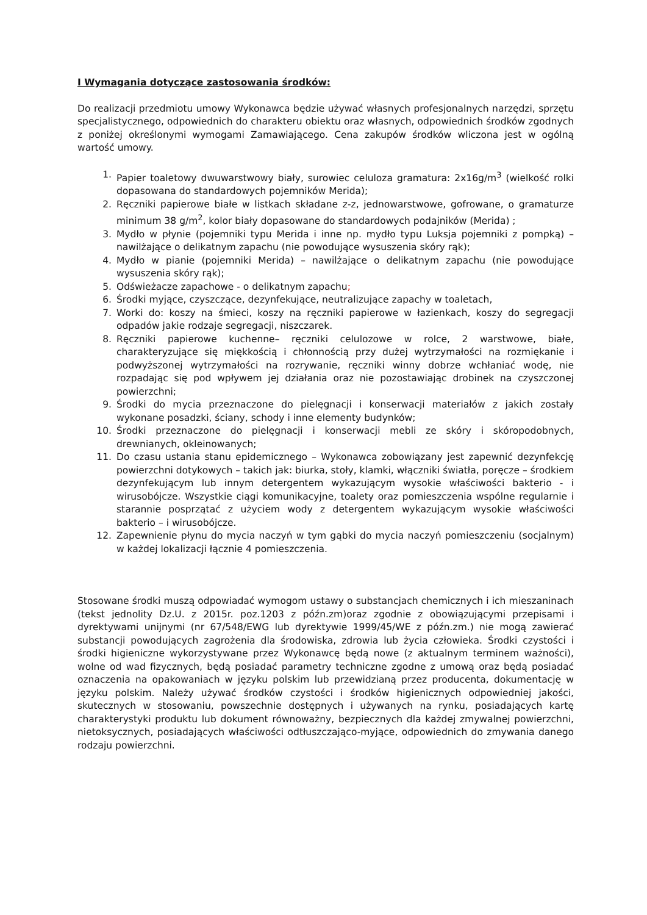I Wymagania dotyczące zastosowania środków:
Do realizacji przedmiotu umowy Wykonawca będzie używać własnych profesjonalnych narzędzi, sprzętu specjalistycznego, odpowiednich do charakteru obiektu oraz własnych, odpowiednich środków zgodnych z poniżej określonymi wymogami Zamawiającego. Cena zakupów środków wliczona jest w ogólną wartość umowy.
1. Papier toaletowy dwuwarstwowy biały, surowiec celuloza gramatura: 2x16g/m<sup>3</sup> (wielkość rolki dopasowana do standardowych pojemników Merida);
2. Ręczniki papierowe białe w listkach składane z-z, jednowarstwowe, gofrowane, o gramaturze minimum 38 g/m<sup>2</sup>, kolor biały dopasowane do standardowych podajników (Merida) ;
3. Mydło w płynie (pojemniki typu Merida i inne np. mydło typu Luksja pojemniki z pompką) – nawilżające o delikatnym zapachu (nie powodujące wysuszenia skóry rąk);
4. Mydło w pianie (pojemniki Merida) – nawilżające o delikatnym zapachu (nie powodujące wysuszenia skóry rąk);
5. Odświeżacze zapachowe - o delikatnym zapachu;
6. Środki myjące, czyszczące, dezynfekujące, neutralizujące zapachy w toaletach,
7. Worki do: koszy na śmieci, koszy na ręczniki papierowe w łazienkach, koszy do segregacji odpadów jakie rodzaje segregacji, niszczarek.
8. Ręczniki papierowe kuchenne– ręczniki celulozowe w rolce, 2 warstwowe, białe, charakteryzujące się miękkością i chłonnością przy dużej wytrzymałości na rozmiękanie i podwyższonej wytrzymałości na rozrywanie, ręczniki winny dobrze wchłaniać wodę, nie rozpadając się pod wpływem jej działania oraz nie pozostawiając drobinek na czyszczonej powierzchni;
9. Środki do mycia przeznaczone do pielęgnacji i konserwacji materiałów z jakich zostały wykonane posadzki, ściany, schody i inne elementy budynków;
10. Środki przeznaczone do pielęgnacji i konserwacji mebli ze skóry i skóropodobnych, drewnianych, okleinowanych;
11. Do czasu ustania stanu epidemicznego – Wykonawca zobowiązany jest zapewnić dezynfekcję powierzchni dotykowych – takich jak: biurka, stoły, klamki, włączniki światła, poręcze – środkiem dezynfekującym lub innym detergentem wykazującym wysokie właściwości bakterio - i wirusobójcze. Wszystkie ciągi komunikacyjne, toalety oraz pomieszczenia wspólne regularnie i starannie posprzątać z użyciem wody z detergentem wykazującym wysokie właściwości bakterio – i wirusobójcze.
12. Zapewnienie płynu do mycia naczyń w tym gąbki do mycia naczyń pomieszczeniu (socjalnym) w każdej lokalizacji łącznie 4 pomieszczenia.
Stosowane środki muszą odpowiadać wymogom ustawy o substancjach chemicznych i ich mieszaninach (tekst jednolity Dz.U. z 2015r. poz.1203 z późn.zm)oraz zgodnie z obowiązującymi przepisami i dyrektywami unijnymi (nr 67/548/EWG lub dyrektywie 1999/45/WE z późn.zm.) nie mogą zawierać substancji powodujących zagrożenia dla środowiska, zdrowia lub życia człowieka. Środki czystości i środki higieniczne wykorzystywane przez Wykonawcę będą nowe (z aktualnym terminem ważności), wolne od wad fizycznych, będą posiadać parametry techniczne zgodne z umową oraz będą posiadać oznaczenia na opakowaniach w języku polskim lub przewidzianą przez producenta, dokumentację w języku polskim. Należy używać środków czystości i środków higienicznych odpowiedniej jakości, skutecznych w stosowaniu, powszechnie dostępnych i używanych na rynku, posiadających kartę charakterystyki produktu lub dokument równoważny, bezpiecznych dla każdej zmywalnej powierzchni, nietoksycznych, posiadających właściwości odtłuszczająco-myjące, odpowiednich do zmywania danego rodzaju powierzchni.